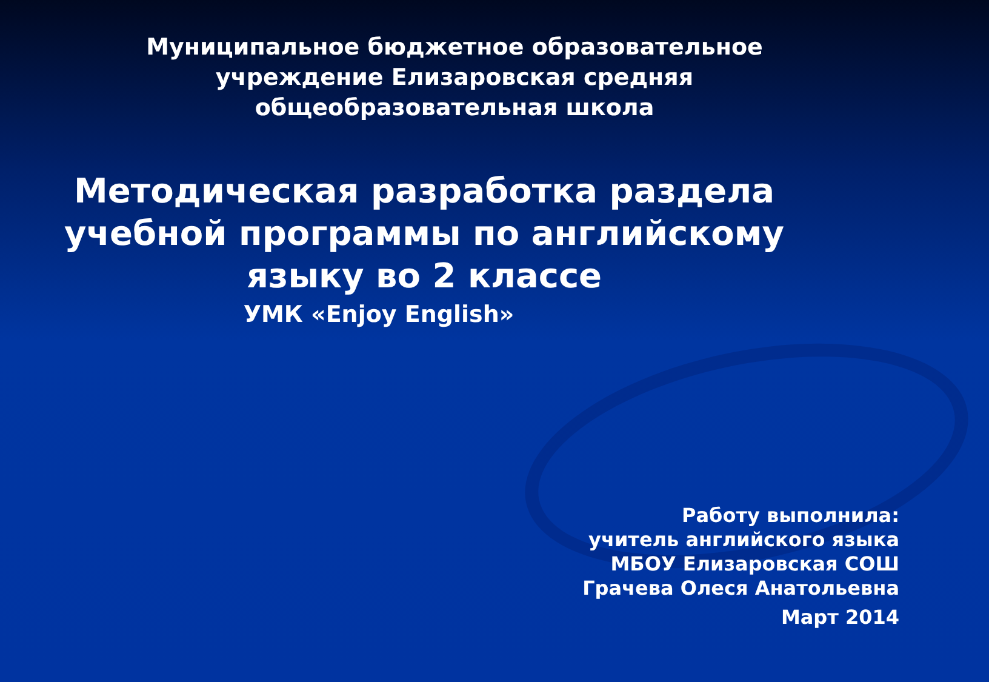Муниципальное бюджетное образовательное учреждение Елизаровская средняя общеобразовательная школа
Методическая разработка раздела учебной программы по английскому языку во 2 классе
УМК «Enjoy English»
Работу выполнила:
учитель английского языка
МБОУ Елизаровская СОШ
Грачева Олеся Анатольевна
Март 2014